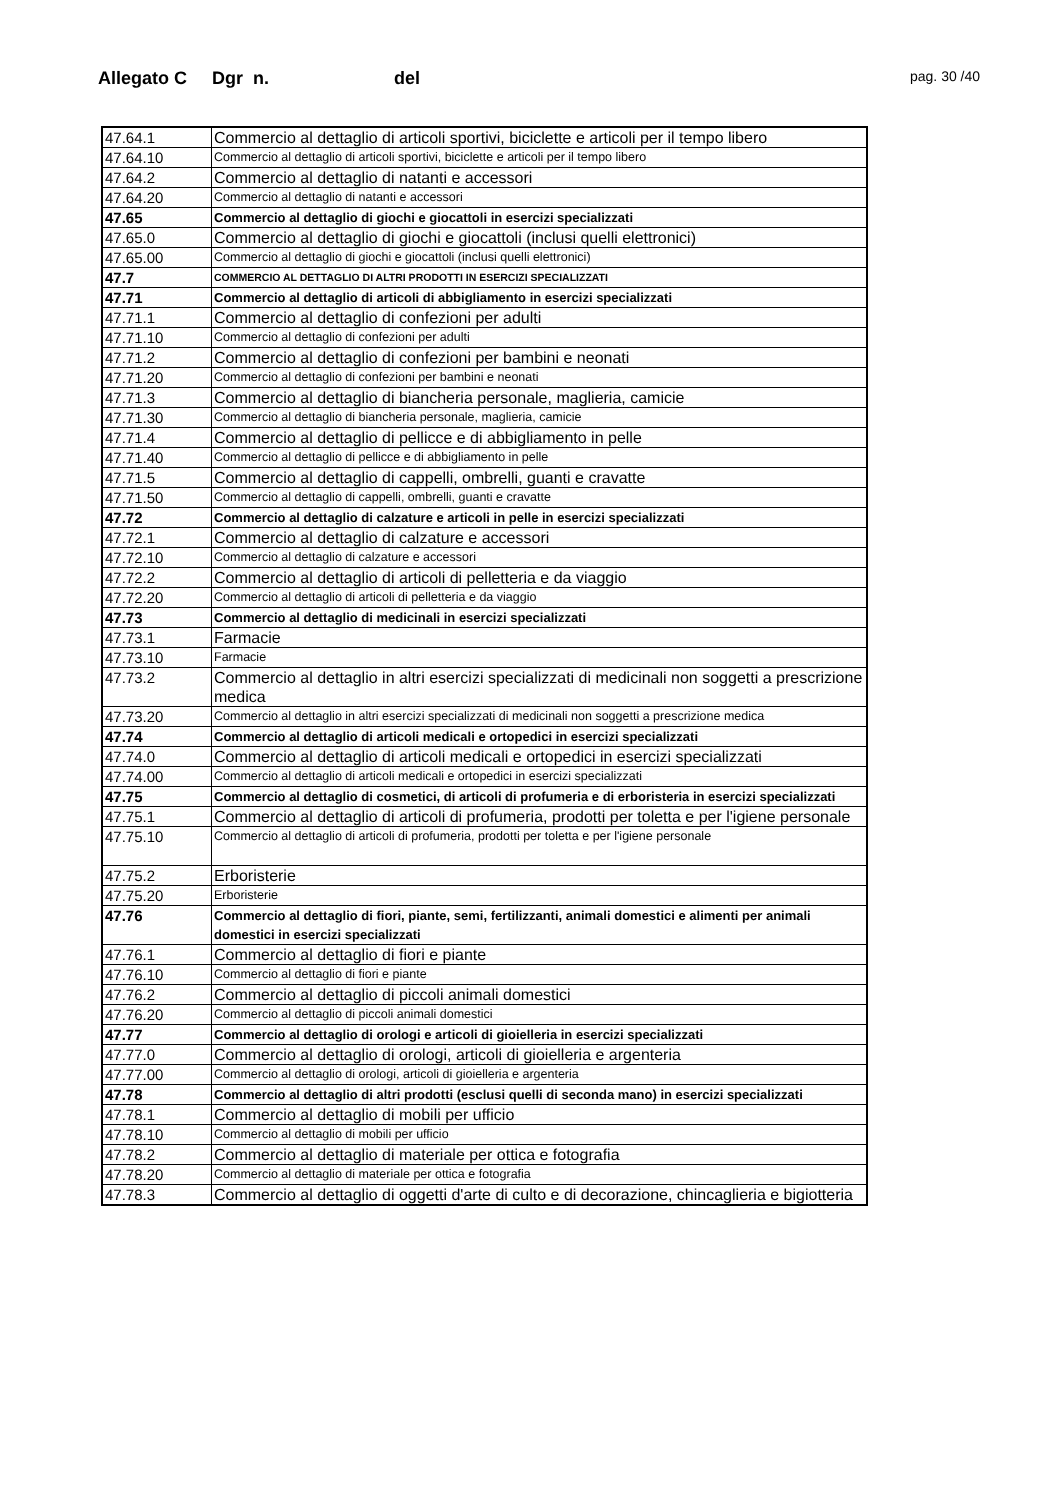Allegato C Dgr n. del
pag. 30 /40
| 47.64.1 | Commercio al dettaglio di articoli sportivi, biciclette e articoli per il tempo libero |
| 47.64.10 | Commercio al dettaglio di articoli sportivi, biciclette e articoli per il tempo libero |
| 47.64.2 | Commercio al dettaglio di natanti e accessori |
| 47.64.20 | Commercio al dettaglio di natanti e accessori |
| 47.65 | Commercio al dettaglio di giochi e giocattoli in esercizi specializzati |
| 47.65.0 | Commercio al dettaglio di giochi e giocattoli (inclusi quelli elettronici) |
| 47.65.00 | Commercio al dettaglio di giochi e giocattoli (inclusi quelli elettronici) |
| 47.7 | COMMERCIO AL DETTAGLIO DI ALTRI PRODOTTI IN ESERCIZI SPECIALIZZATI |
| 47.71 | Commercio al dettaglio di articoli di abbigliamento in esercizi specializzati |
| 47.71.1 | Commercio al dettaglio di confezioni per adulti |
| 47.71.10 | Commercio al dettaglio di confezioni per adulti |
| 47.71.2 | Commercio al dettaglio di confezioni per bambini e neonati |
| 47.71.20 | Commercio al dettaglio di confezioni per bambini e neonati |
| 47.71.3 | Commercio al dettaglio di biancheria personale, maglieria, camicie |
| 47.71.30 | Commercio al dettaglio di biancheria personale, maglieria, camicie |
| 47.71.4 | Commercio al dettaglio di pellicce e di abbigliamento in pelle |
| 47.71.40 | Commercio al dettaglio di pellicce e di abbigliamento in pelle |
| 47.71.5 | Commercio al dettaglio di cappelli, ombrelli, guanti e cravatte |
| 47.71.50 | Commercio al dettaglio di cappelli, ombrelli, guanti e cravatte |
| 47.72 | Commercio al dettaglio di calzature e articoli in pelle in esercizi specializzati |
| 47.72.1 | Commercio al dettaglio di calzature e accessori |
| 47.72.10 | Commercio al dettaglio di calzature e accessori |
| 47.72.2 | Commercio al dettaglio di articoli di pelletteria e da viaggio |
| 47.72.20 | Commercio al dettaglio di articoli di pelletteria e da viaggio |
| 47.73 | Commercio al dettaglio di medicinali in esercizi specializzati |
| 47.73.1 | Farmacie |
| 47.73.10 | Farmacie |
| 47.73.2 | Commercio al dettaglio in altri esercizi specializzati di medicinali non soggetti a prescrizione medica |
| 47.73.20 | Commercio al dettaglio in altri esercizi specializzati di medicinali non soggetti a prescrizione medica |
| 47.74 | Commercio al dettaglio di articoli medicali e ortopedici in esercizi specializzati |
| 47.74.0 | Commercio al dettaglio di articoli medicali e ortopedici in esercizi specializzati |
| 47.74.00 | Commercio al dettaglio di articoli medicali e ortopedici in esercizi specializzati |
| 47.75 | Commercio al dettaglio di cosmetici, di articoli di profumeria e di erboristeria in esercizi specializzati |
| 47.75.1 | Commercio al dettaglio di articoli di profumeria, prodotti per toletta e per l'igiene personale |
| 47.75.10 | Commercio al dettaglio di articoli di profumeria, prodotti per toletta e per l'igiene personale |
| 47.75.2 | Erboristerie |
| 47.75.20 | Erboristerie |
| 47.76 | Commercio al dettaglio di fiori, piante, semi, fertilizzanti, animali domestici e alimenti per animali domestici in esercizi specializzati |
| 47.76.1 | Commercio al dettaglio di fiori e piante |
| 47.76.10 | Commercio al dettaglio di fiori e piante |
| 47.76.2 | Commercio al dettaglio di piccoli animali domestici |
| 47.76.20 | Commercio al dettaglio di piccoli animali domestici |
| 47.77 | Commercio al dettaglio di orologi e articoli di gioielleria in esercizi specializzati |
| 47.77.0 | Commercio al dettaglio di orologi, articoli di gioielleria e argenteria |
| 47.77.00 | Commercio al dettaglio di orologi, articoli di gioielleria e argenteria |
| 47.78 | Commercio al dettaglio di altri prodotti (esclusi quelli di seconda mano) in esercizi specializzati |
| 47.78.1 | Commercio al dettaglio di mobili per ufficio |
| 47.78.10 | Commercio al dettaglio di mobili per ufficio |
| 47.78.2 | Commercio al dettaglio di materiale per ottica e fotografia |
| 47.78.20 | Commercio al dettaglio di materiale per ottica e fotografia |
| 47.78.3 | Commercio al dettaglio di oggetti d'arte di culto e di decorazione, chincaglieria e bigiotteria |